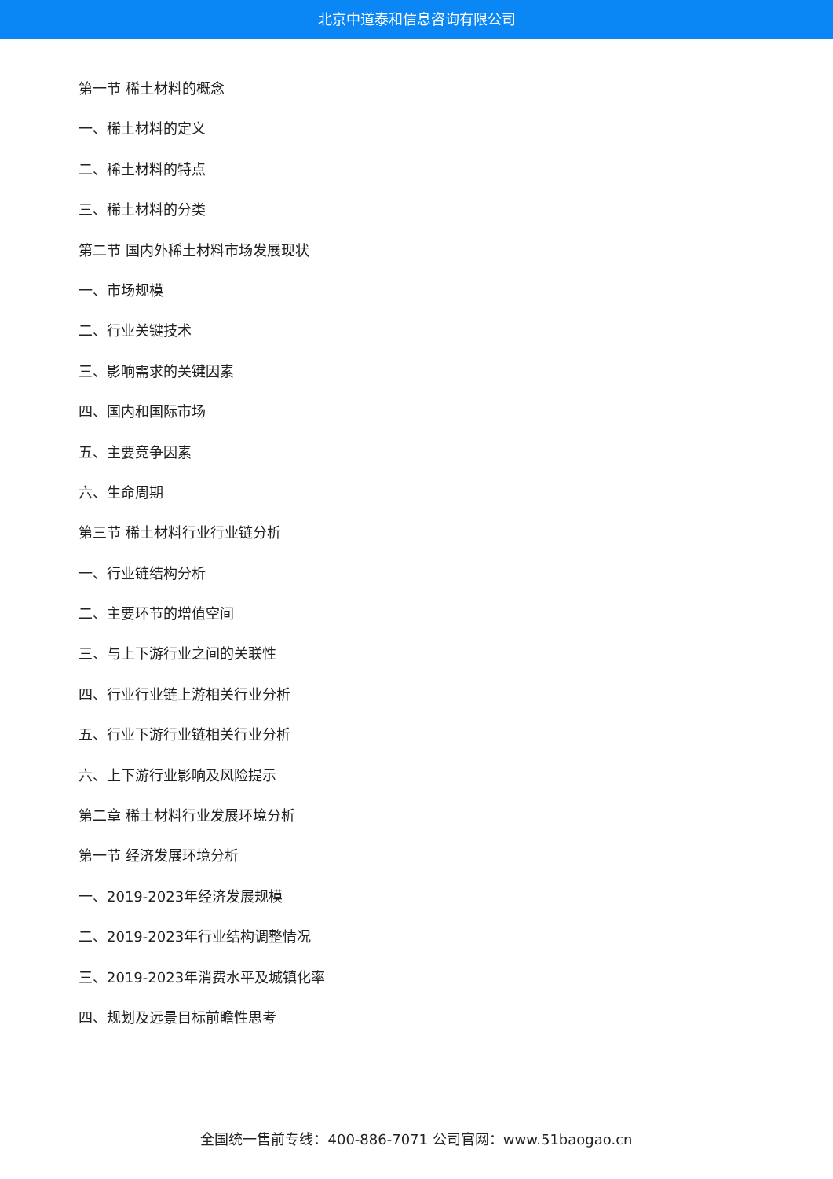北京中道泰和信息咨询有限公司
第一节 稀土材料的概念
一、稀土材料的定义
二、稀土材料的特点
三、稀土材料的分类
第二节 国内外稀土材料市场发展现状
一、市场规模
二、行业关键技术
三、影响需求的关键因素
四、国内和国际市场
五、主要竞争因素
六、生命周期
第三节 稀土材料行业行业链分析
一、行业链结构分析
二、主要环节的增值空间
三、与上下游行业之间的关联性
四、行业行业链上游相关行业分析
五、行业下游行业链相关行业分析
六、上下游行业影响及风险提示
第二章 稀土材料行业发展环境分析
第一节 经济发展环境分析
一、2019-2023年经济发展规模
二、2019-2023年行业结构调整情况
三、2019-2023年消费水平及城镇化率
四、规划及远景目标前瞻性思考
全国统一售前专线：400-886-7071 公司官网：www.51baogao.cn